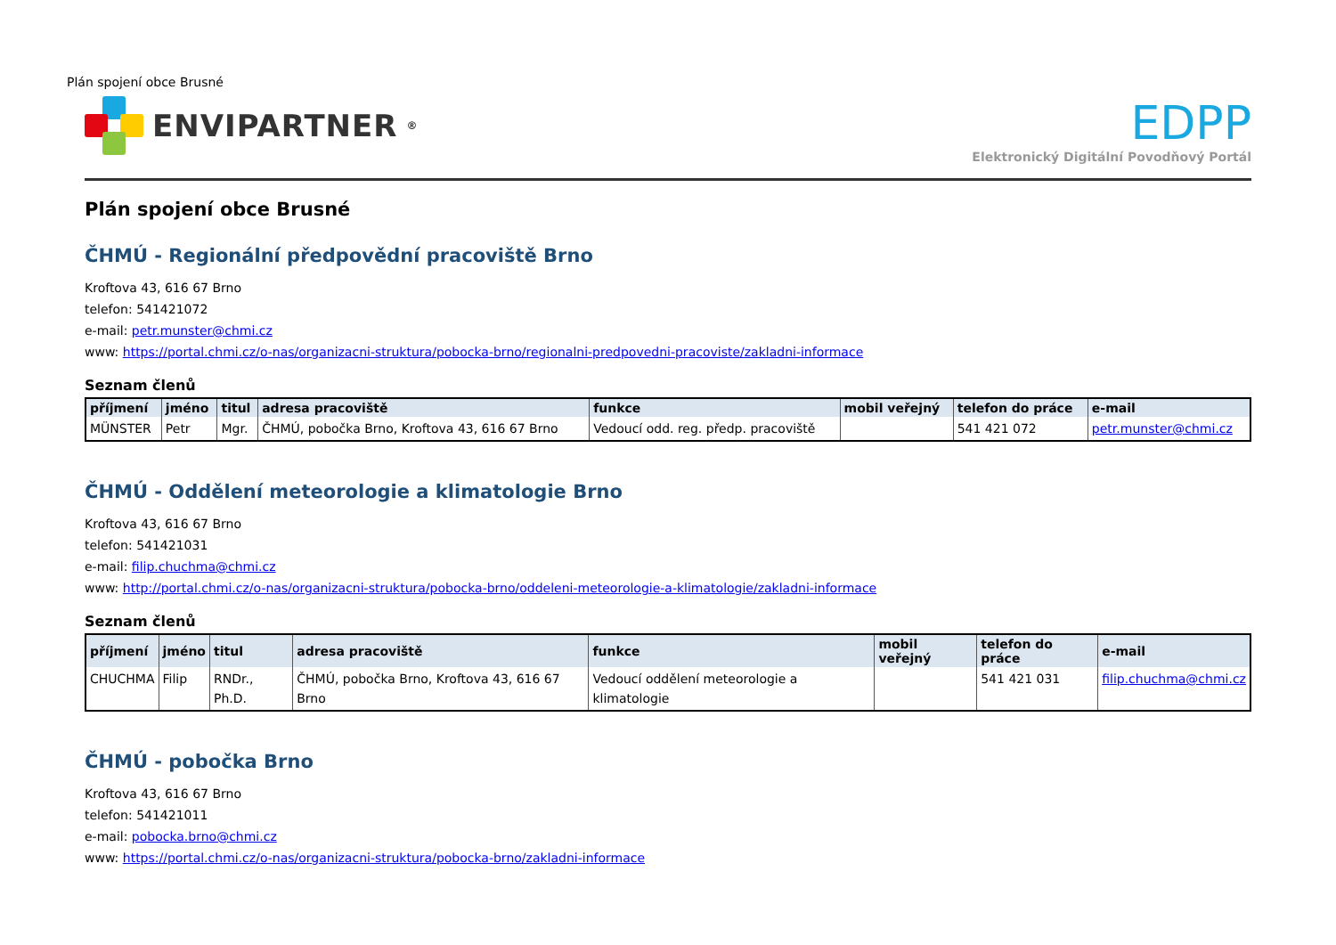Plán spojení obce Brusné
ENVIPARTNER<sup>®</sup>
EDPP
Elektronický Digitální Povodňový Portál
Plán spojení obce Brusné
ČHMÚ - Regionální předpovědní pracoviště Brno
Kroftova 43, 616 67 Brno
telefon: 541421072
e-mail: petr.munster@chmi.cz
www: https://portal.chmi.cz/o-nas/organizacni-struktura/pobocka-brno/regionalni-predpovedni-pracoviste/zakladni-informace
Seznam členů
| příjmení | jméno | titul | adresa pracoviště | funkce | mobil veřejný | telefon do práce | e-mail |
| --- | --- | --- | --- | --- | --- | --- | --- |
| MÜNSTER | Petr | Mgr. | ČHMÚ, pobočka Brno, Kroftova 43, 616 67 Brno | Vedoucí odd. reg. předp. pracoviště | | 541 421 072 | petr.munster@chmi.cz |
ČHMÚ - Oddělení meteorologie a klimatologie Brno
Kroftova 43, 616 67 Brno
telefon: 541421031
e-mail: filip.chuchma@chmi.cz
www: http://portal.chmi.cz/o-nas/organizacni-struktura/pobocka-brno/oddeleni-meteorologie-a-klimatologie/zakladni-informace
Seznam členů
| příjmení | jméno | titul | adresa pracoviště | funkce | mobil veřejný | telefon do práce | e-mail |
| --- | --- | --- | --- | --- | --- | --- | --- |
| CHUCHMA | Filip | RNDr., Ph.D. | ČHMÚ, pobočka Brno, Kroftova 43, 616 67 Brno | Vedoucí oddělení meteorologie a klimatologie | | 541 421 031 | filip.chuchma@chmi.cz |
ČHMÚ - pobočka Brno
Kroftova 43, 616 67 Brno
telefon: 541421011
e-mail: pobocka.brno@chmi.cz
www: https://portal.chmi.cz/o-nas/organizacni-struktura/pobocka-brno/zakladni-informace